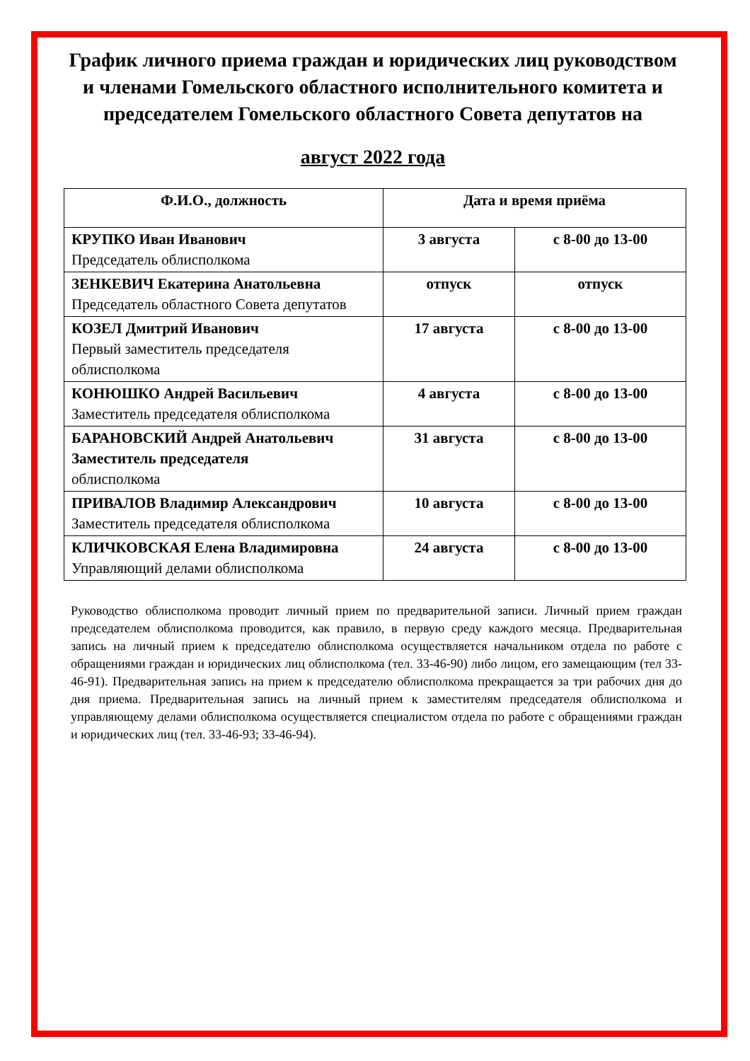График личного приема граждан и юридических лиц руководством и членами Гомельского областного исполнительного комитета и председателем Гомельского областного Совета депутатов на
август 2022 года
| Ф.И.О., должность | Дата и время приёма | |
| --- | --- | --- |
| КРУПКО Иван Иванович Председатель облисполкома | 3 августа | с 8-00 до 13-00 |
| ЗЕНКЕВИЧ Екатерина Анатольевна Председатель областного Совета депутатов | отпуск | отпуск |
| КОЗЕЛ Дмитрий Иванович Первый заместитель председателя облисполкома | 17 августа | с 8-00 до 13-00 |
| КОНЮШКО Андрей Васильевич Заместитель председателя облисполкома | 4 августа | с 8-00 до 13-00 |
| БАРАНОВСКИЙ Андрей Анатольевич Заместитель председателя облисполкома | 31 августа | с 8-00 до 13-00 |
| ПРИВАЛОВ Владимир Александрович Заместитель председателя облисполкома | 10 августа | с 8-00 до 13-00 |
| КЛИЧКОВСКАЯ Елена Владимировна Управляющий делами облисполкома | 24 августа | с 8-00 до 13-00 |
Руководство облисполкома проводит личный прием по предварительной записи. Личный прием граждан председателем облисполкома проводится, как правило, в первую среду каждого месяца. Предварительная запись на личный прием к председателю облисполкома осуществляется начальником отдела по работе с обращениями граждан и юридических лиц облисполкома (тел. 33-46-90) либо лицом, его замещающим (тел 33-46-91). Предварительная запись на прием к председателю облисполкома прекращается за три рабочих дня до дня приема. Предварительная запись на личный прием к заместителям председателя облисполкома и управляющему делами облисполкома осуществляется специалистом отдела по работе с обращениями граждан и юридических лиц (тел. 33-46-93; 33-46-94).